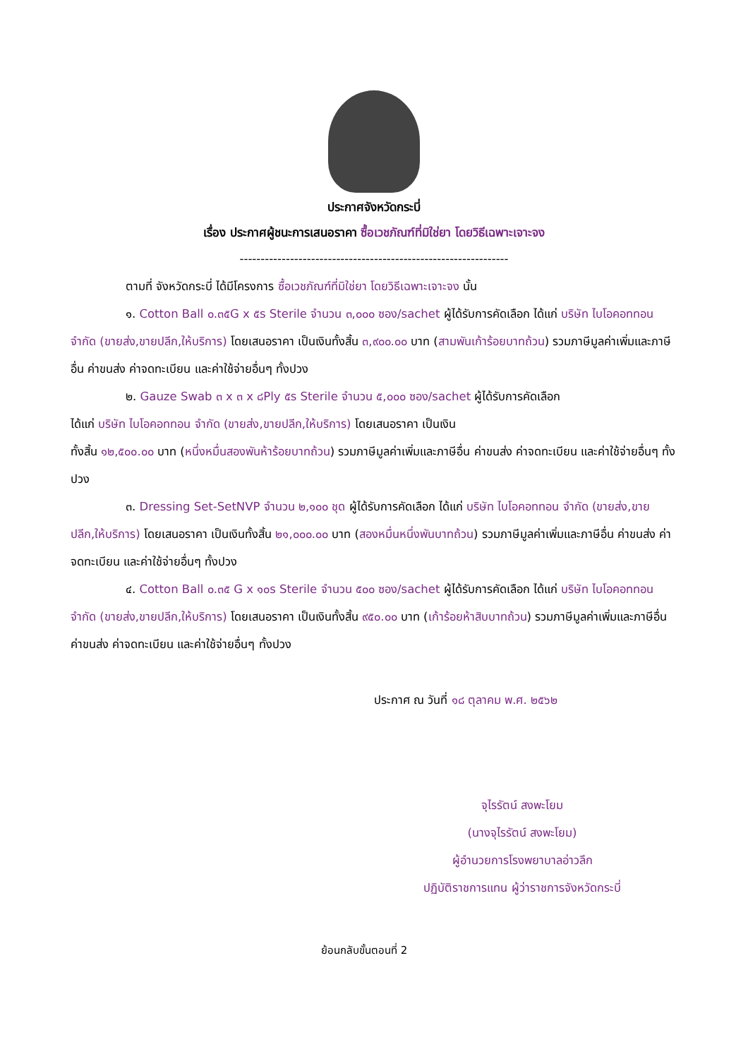ประกาศจังหวัดกระบี่
เรื่อง ประกาศผู้ชนะการเสนอราคา ซื้อเวชภัณฑ์ที่มิใช่ยา โดยวิธีเฉพาะเจาะจง
----------------------------------------------------------------
ตามที่ จังหวัดกระบี่ ได้มีโครงการ ซื้อเวชภัณฑ์ที่มิใช่ยา โดยวิธีเฉพาะเจาะจง นั้น
๑. Cotton Ball ๐.๓๕G x ๕s Sterile จำนวน ๓,๐๐๐ ซอง/sachet ผู้ได้รับการคัดเลือก ได้แก่ บริษัท ไบโอคอททอน จำกัด (ขายส่ง,ขายปลีก,ให้บริการ) โดยเสนอราคา เป็นเงินทั้งสิ้น ๓,๙๐๐.๐๐ บาท (สามพันเก้าร้อยบาทถ้วน) รวมภาษีมูลค่าเพิ่มและภาษีอื่น ค่าขนส่ง ค่าจดทะเบียน และค่าใช้จ่ายอื่นๆ ทั้งปวง
๒. Gauze Swab ๓ x ๓ x ๘Ply ๕s Sterile จำนวน ๕,๐๐๐ ซอง/sachet ผู้ได้รับการคัดเลือก
ได้แก่ บริษัท ไบโอคอททอน จำกัด (ขายส่ง,ขายปลีก,ให้บริการ) โดยเสนอราคา เป็นเงิน
ทั้งสิ้น ๑๒,๕๐๐.๐๐ บาท (หนึ่งหมื่นสองพันห้าร้อยบาทถ้วน) รวมภาษีมูลค่าเพิ่มและภาษีอื่น ค่าขนส่ง ค่าจดทะเบียน และค่าใช้จ่ายอื่นๆ ทั้งปวง
๓. Dressing Set-SetNVP จำนวน ๒,๑๐๐ ชุด ผู้ได้รับการคัดเลือก ได้แก่ บริษัท ไบโอคอททอน จำกัด (ขายส่ง,ขายปลีก,ให้บริการ) โดยเสนอราคา เป็นเงินทั้งสิ้น ๒๑,๐๐๐.๐๐ บาท (สองหมื่นหนึ่งพันบาทถ้วน) รวมภาษีมูลค่าเพิ่มและภาษีอื่น ค่าขนส่ง ค่าจดทะเบียน และค่าใช้จ่ายอื่นๆ ทั้งปวง
๔. Cotton Ball ๐.๓๕ G x ๑๐s Sterile จำนวน ๕๐๐ ซอง/sachet ผู้ได้รับการคัดเลือก ได้แก่ บริษัท ไบโอคอททอน จำกัด (ขายส่ง,ขายปลีก,ให้บริการ) โดยเสนอราคา เป็นเงินทั้งสิ้น ๙๕๐.๐๐ บาท (เก้าร้อยห้าสิบบาทถ้วน) รวมภาษีมูลค่าเพิ่มและภาษีอื่น ค่าขนส่ง ค่าจดทะเบียน และค่าใช้จ่ายอื่นๆ ทั้งปวง
ประกาศ ณ วันที่ ๑๘ ตุลาคม พ.ศ. ๒๕๖๒
จุไรรัตน์ สงพะโยม
(นางจุไรรัตน์ สงพะโยม)
ผู้อำนวยการโรงพยาบาลอ่าวลึก
ปฏิบัติราชการแทน ผู้ว่าราชการจังหวัดกระบี่
ย้อนกลับขั้นตอนที่ 2